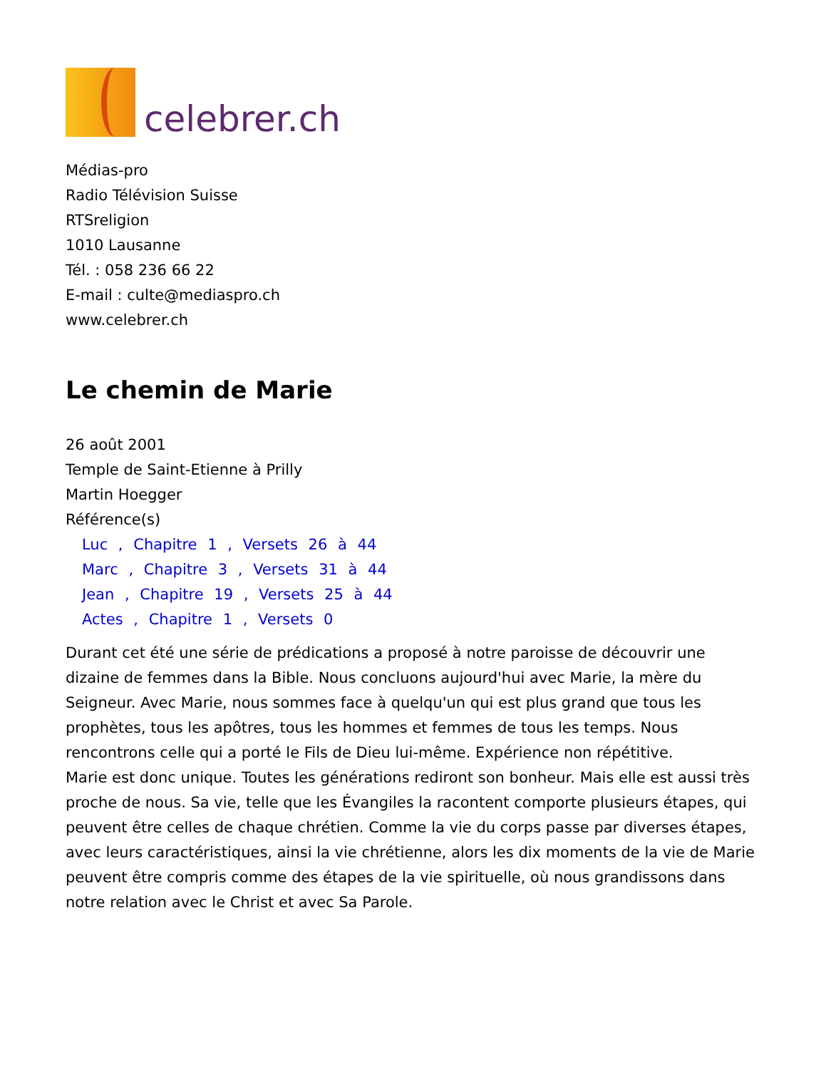celebrer.ch
Médias-pro
Radio Télévision Suisse
RTSreligion
1010 Lausanne
Tél. : 058 236 66 22
E-mail : culte@mediaspro.ch
www.celebrer.ch
Le chemin de Marie
26 août 2001
Temple de Saint-Etienne à Prilly
Martin Hoegger
Référence(s)
Luc , Chapitre 1 , Versets 26 à 44
Marc , Chapitre 3 , Versets 31 à 44
Jean , Chapitre 19 , Versets 25 à 44
Actes , Chapitre 1 , Versets 0
Durant cet été une série de prédications a proposé à notre paroisse de découvrir une dizaine de femmes dans la Bible. Nous concluons aujourd'hui avec Marie, la mère du Seigneur. Avec Marie, nous sommes face à quelqu'un qui est plus grand que tous les prophètes, tous les apôtres, tous les hommes et femmes de tous les temps. Nous rencontrons celle qui a porté le Fils de Dieu lui-même. Expérience non répétitive.
Marie est donc unique. Toutes les générations rediront son bonheur. Mais elle est aussi très proche de nous. Sa vie, telle que les Évangiles la racontent comporte plusieurs étapes, qui peuvent être celles de chaque chrétien. Comme la vie du corps passe par diverses étapes, avec leurs caractéristiques, ainsi la vie chrétienne, alors les dix moments de la vie de Marie peuvent être compris comme des étapes de la vie spirituelle, où nous grandissons dans notre relation avec le Christ et avec Sa Parole.